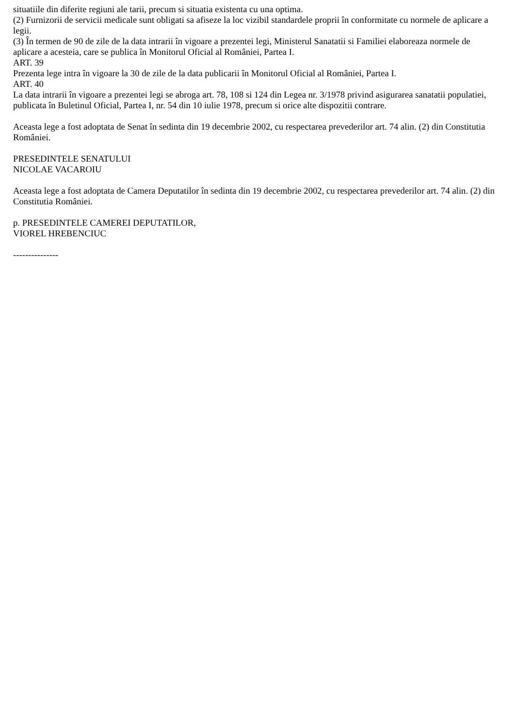situatiile din diferite regiuni ale tarii, precum si situatia existenta cu una optima.
(2) Furnizorii de servicii medicale sunt obligati sa afiseze la loc vizibil standardele proprii în conformitate cu normele de aplicare a legii.
(3) În termen de 90 de zile de la data intrarii în vigoare a prezentei legi, Ministerul Sanatatii si Familiei elaboreaza normele de aplicare a acesteia, care se publica în Monitorul Oficial al României, Partea I.
ART. 39
Prezenta lege intra în vigoare la 30 de zile de la data publicarii în Monitorul Oficial al României, Partea I.
ART. 40
La data intrarii în vigoare a prezentei legi se abroga art. 78, 108 si 124 din Legea nr. 3/1978 privind asigurarea sanatatii populatiei, publicata în Buletinul Oficial, Partea I, nr. 54 din 10 iulie 1978, precum si orice alte dispozitii contrare.
Aceasta lege a fost adoptata de Senat în sedinta din 19 decembrie 2002, cu respectarea prevederilor art. 74 alin. (2) din Constitutia României.
PRESEDINTELE SENATULUI
NICOLAE VACAROIU
Aceasta lege a fost adoptata de Camera Deputatilor în sedinta din 19 decembrie 2002, cu respectarea prevederilor art. 74 alin. (2) din Constitutia României.
p. PRESEDINTELE CAMEREI DEPUTATILOR,
VIOREL HREBENCIUC
---------------